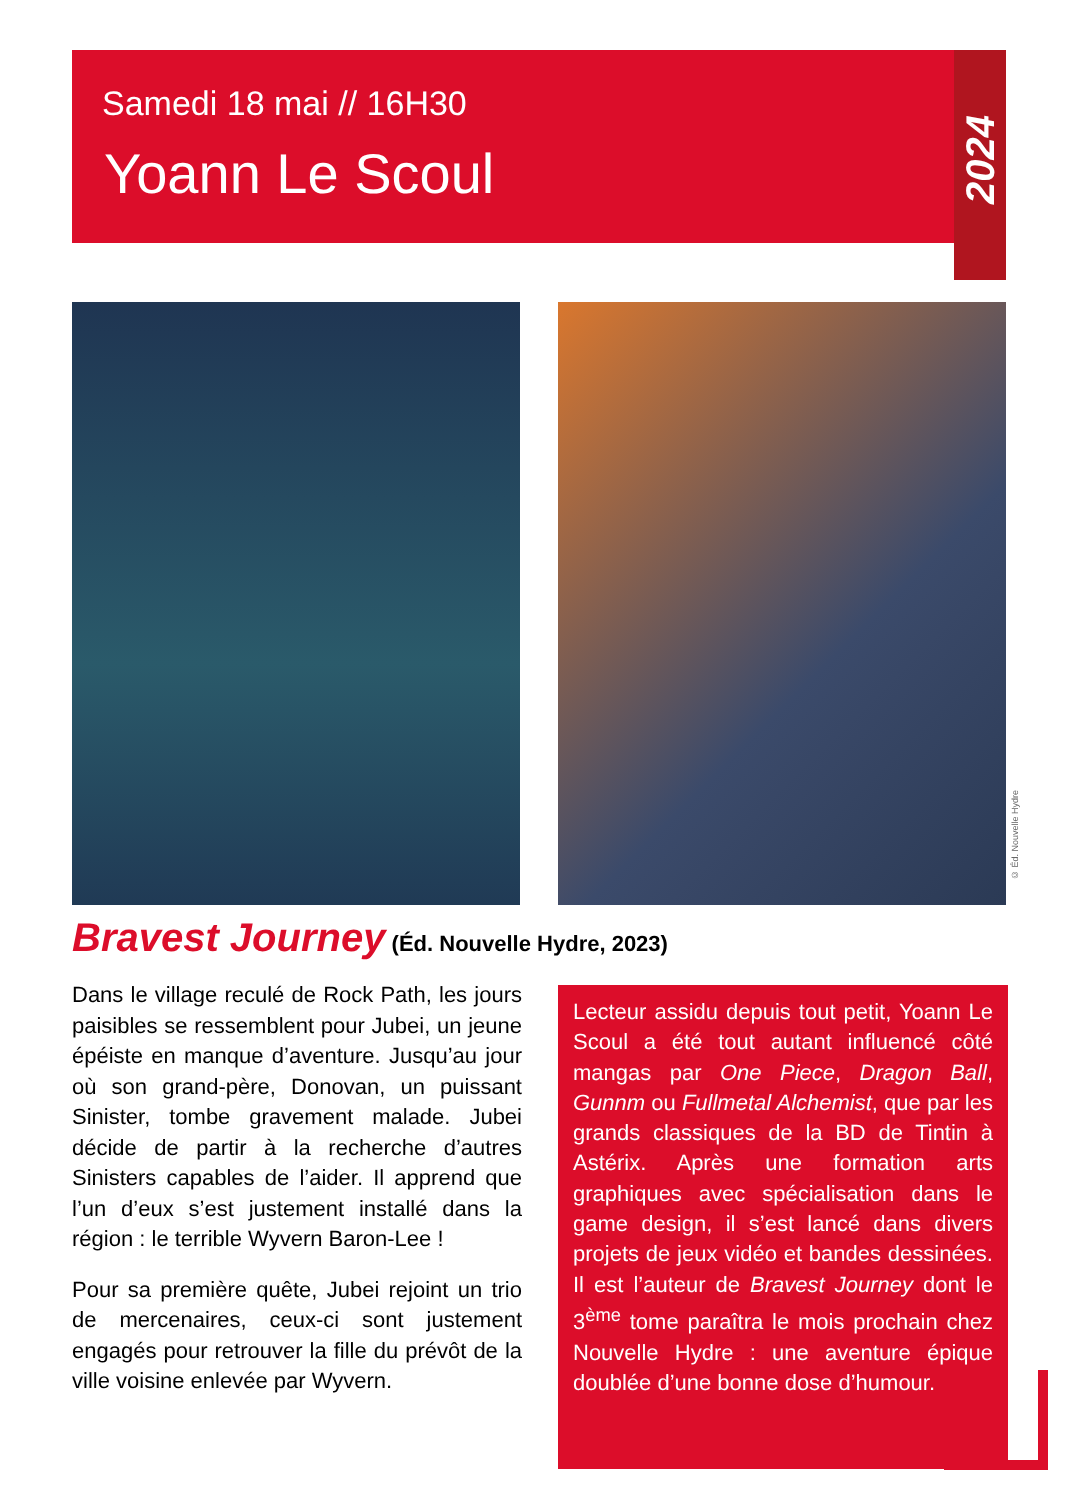Samedi 18 mai // 16H30
Yoann Le Scoul
2024
© Éd. Nouvelle Hydre
Bravest Journey (Éd. Nouvelle Hydre, 2023)
Dans le village reculé de Rock Path, les jours paisibles se ressemblent pour Jubei, un jeune épéiste en manque d’aventure. Jusqu’au jour où son grand-père, Donovan, un puissant Sinister, tombe gravement malade. Jubei décide de partir à la recherche d’autres Sinisters capables de l’aider. Il apprend que l’un d’eux s’est justement installé dans la région : le terrible Wyvern Baron-Lee !
Pour sa première quête, Jubei rejoint un trio de mercenaires, ceux-ci sont justement engagés pour retrouver la fille du prévôt de la ville voisine enlevée par Wyvern.
Lecteur assidu depuis tout petit, Yoann Le Scoul a été tout autant influencé côté mangas par One Piece, Dragon Ball, Gunnm ou Fullmetal Alchemist, que par les grands classiques de la BD de Tintin à Astérix. Après une formation arts graphiques avec spécialisation dans le game design, il s’est lancé dans divers projets de jeux vidéo et bandes dessinées. Il est l’auteur de Bravest Journey dont le 3<sup>ème</sup> tome paraîtra le mois prochain chez Nouvelle Hydre : une aventure épique doublée d’une bonne dose d’humour.